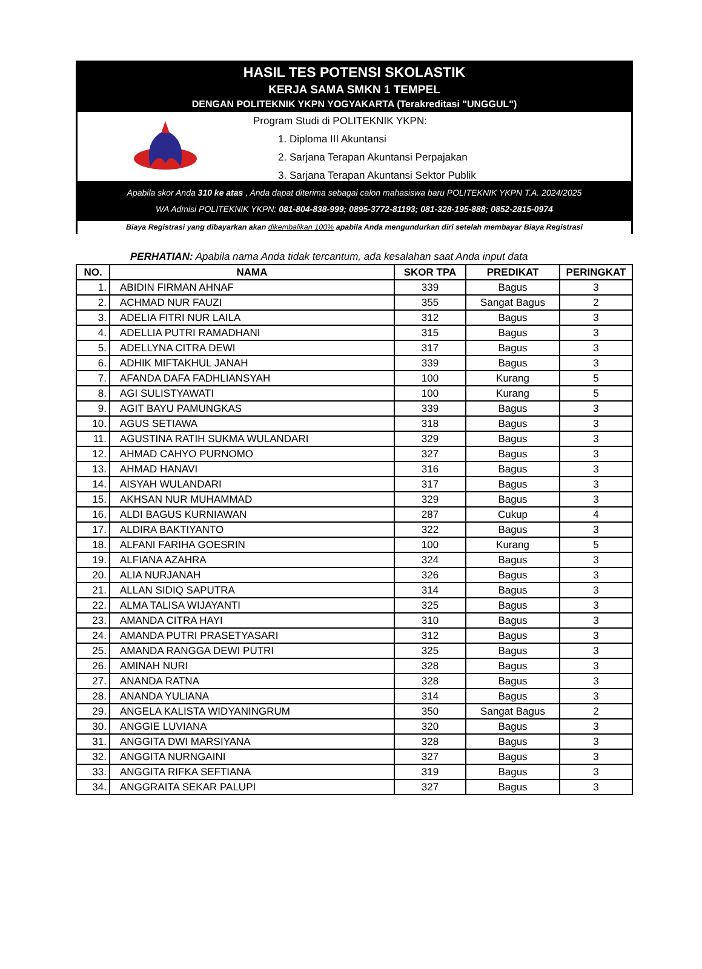HASIL TES POTENSI SKOLASTIK
KERJA SAMA SMKN 1 TEMPEL
DENGAN POLITEKNIK YKPN YOGYAKARTA (Terakreditasi "UNGGUL")
Program Studi di POLITEKNIK YKPN:
1. Diploma III Akuntansi
2. Sarjana Terapan Akuntansi Perpajakan
3. Sarjana Terapan Akuntansi Sektor Publik
Apabila skor Anda 310 ke atas , Anda dapat diterima sebagai calon mahasiswa baru POLITEKNIK YKPN T.A. 2024/2025
WA Admisi POLITEKNIK YKPN: 081-804-838-999; 0895-3772-81193; 081-328-195-888; 0852-2815-0974
Biaya Registrasi yang dibayarkan akan dikembalikan 100% apabila Anda mengundurkan diri setelah membayar Biaya Registrasi
PERHATIAN: Apabila nama Anda tidak tercantum, ada kesalahan saat Anda input data
| NO. | NAMA | SKOR TPA | PREDIKAT | PERINGKAT |
| --- | --- | --- | --- | --- |
| 1. | ABIDIN FIRMAN AHNAF | 339 | Bagus | 3 |
| 2. | ACHMAD NUR FAUZI | 355 | Sangat Bagus | 2 |
| 3. | ADELIA FITRI NUR LAILA | 312 | Bagus | 3 |
| 4. | ADELLIA PUTRI RAMADHANI | 315 | Bagus | 3 |
| 5. | ADELLYNA CITRA DEWI | 317 | Bagus | 3 |
| 6. | ADHIK MIFTAKHUL JANAH | 339 | Bagus | 3 |
| 7. | AFANDA DAFA FADHLIANSYAH | 100 | Kurang | 5 |
| 8. | AGI SULISTYAWATI | 100 | Kurang | 5 |
| 9. | AGIT BAYU PAMUNGKAS | 339 | Bagus | 3 |
| 10. | AGUS SETIAWA | 318 | Bagus | 3 |
| 11. | AGUSTINA RATIH SUKMA WULANDARI | 329 | Bagus | 3 |
| 12. | AHMAD CAHYO PURNOMO | 327 | Bagus | 3 |
| 13. | AHMAD HANAVI | 316 | Bagus | 3 |
| 14. | AISYAH WULANDARI | 317 | Bagus | 3 |
| 15. | AKHSAN NUR MUHAMMAD | 329 | Bagus | 3 |
| 16. | ALDI BAGUS KURNIAWAN | 287 | Cukup | 4 |
| 17. | ALDIRA BAKTIYANTO | 322 | Bagus | 3 |
| 18. | ALFANI FARIHA GOESRIN | 100 | Kurang | 5 |
| 19. | ALFIANA AZAHRA | 324 | Bagus | 3 |
| 20. | ALIA NURJANAH | 326 | Bagus | 3 |
| 21. | ALLAN SIDIQ SAPUTRA | 314 | Bagus | 3 |
| 22. | ALMA TALISA WIJAYANTI | 325 | Bagus | 3 |
| 23. | AMANDA CITRA HAYI | 310 | Bagus | 3 |
| 24. | AMANDA PUTRI PRASETYASARI | 312 | Bagus | 3 |
| 25. | AMANDA RANGGA DEWI PUTRI | 325 | Bagus | 3 |
| 26. | AMINAH NURI | 328 | Bagus | 3 |
| 27. | ANANDA RATNA | 328 | Bagus | 3 |
| 28. | ANANDA YULIANA | 314 | Bagus | 3 |
| 29. | ANGELA KALISTA WIDYANINGRUM | 350 | Sangat Bagus | 2 |
| 30. | ANGGIE LUVIANA | 320 | Bagus | 3 |
| 31. | ANGGITA DWI MARSIYANA | 328 | Bagus | 3 |
| 32. | ANGGITA NURNGAINI | 327 | Bagus | 3 |
| 33. | ANGGITA RIFKA SEFTIANA | 319 | Bagus | 3 |
| 34. | ANGGRAITA SEKAR PALUPI | 327 | Bagus | 3 |